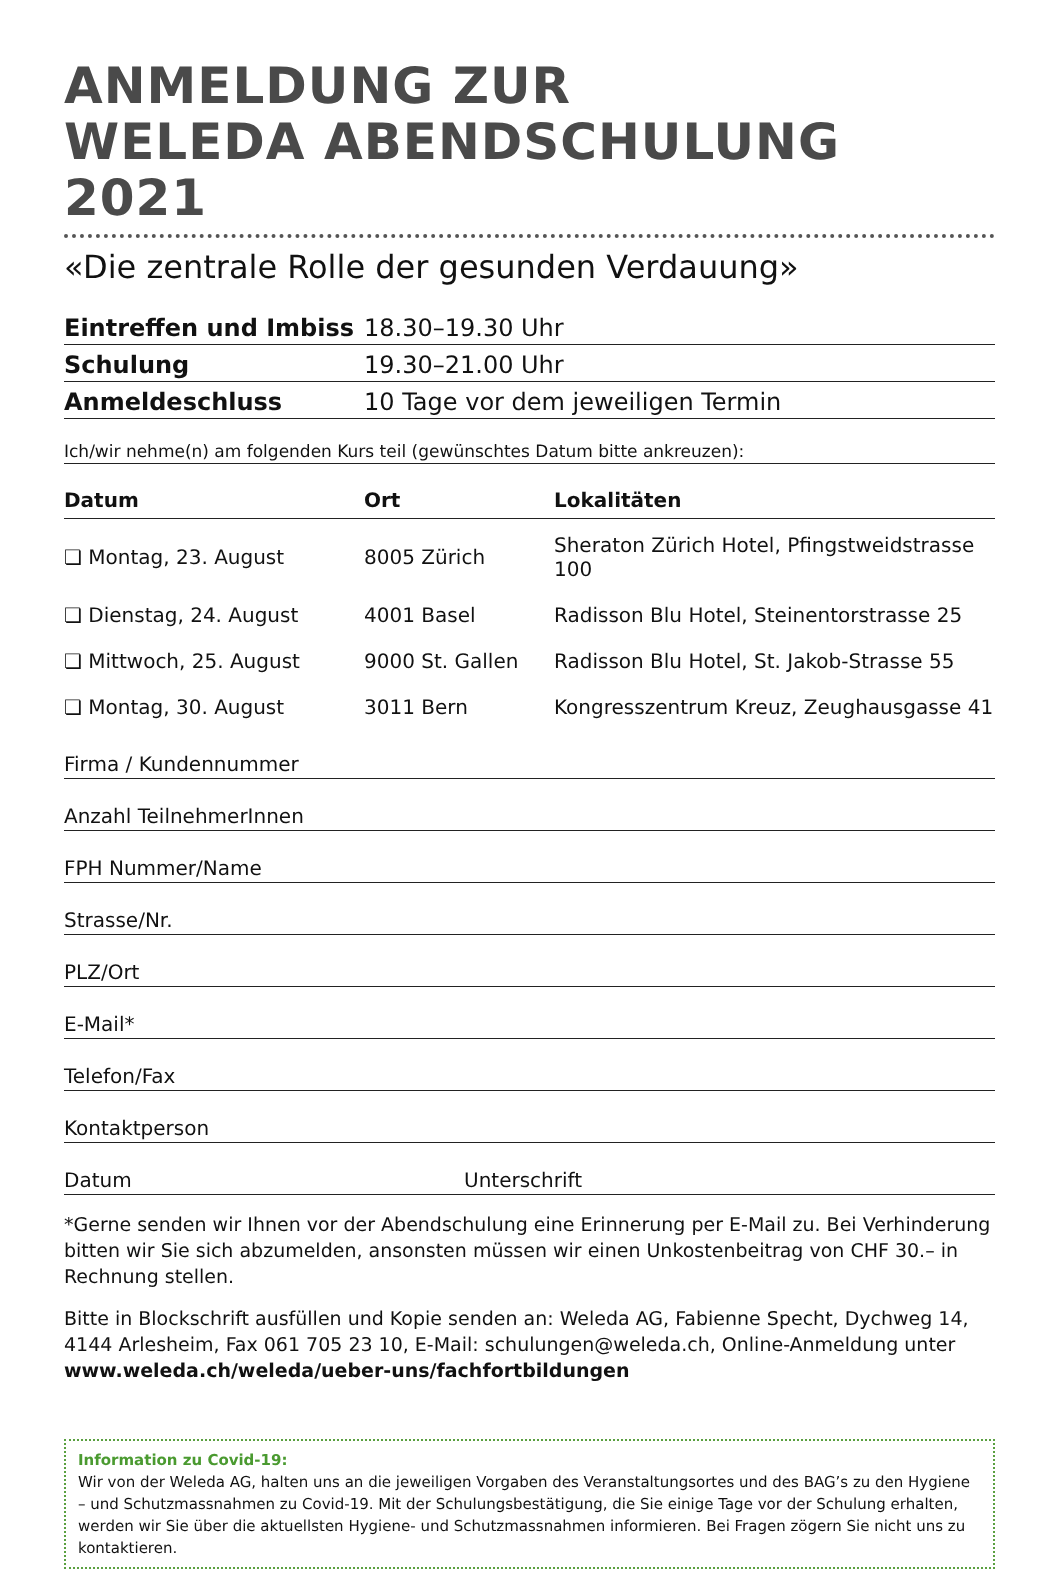ANMELDUNG ZUR
WELEDA ABENDSCHULUNG 2021
«Die zentrale Rolle der gesunden Verdauung»
| Eintreffen und Imbiss | 18.30–19.30 Uhr |
| Schulung | 19.30–21.00 Uhr |
| Anmeldeschluss | 10 Tage vor dem jeweiligen Termin |
Ich/wir nehme(n) am folgenden Kurs teil (gewünschtes Datum bitte ankreuzen):
| Datum | Ort | Lokalitäten |
| --- | --- | --- |
| ❏ Montag, 23. August | 8005 Zürich | Sheraton Zürich Hotel, Pfingstweidstrasse 100 |
| ❏ Dienstag, 24. August | 4001 Basel | Radisson Blu Hotel, Steinentorstrasse 25 |
| ❏ Mittwoch, 25. August | 9000 St. Gallen | Radisson Blu Hotel, St. Jakob-Strasse 55 |
| ❏ Montag, 30. August | 3011 Bern | Kongresszentrum Kreuz, Zeughausgasse 41 |
Firma / Kundennummer
Anzahl TeilnehmerInnen
FPH Nummer/Name
Strasse/Nr.
PLZ/Ort
E-Mail*
Telefon/Fax
Kontaktperson
Datum Unterschrift
*Gerne senden wir Ihnen vor der Abendschulung eine Erinnerung per E-Mail zu. Bei Verhinderung bitten wir Sie sich abzumelden, ansonsten müssen wir einen Unkostenbeitrag von CHF 30.– in Rechnung stellen.
Bitte in Blockschrift ausfüllen und Kopie senden an: Weleda AG, Fabienne Specht, Dychweg 14, 4144 Arlesheim, Fax 061 705 23 10, E-Mail: schulungen@weleda.ch, Online-Anmeldung unter www.weleda.ch/weleda/ueber-uns/fachfortbildungen
Information zu Covid-19:
Wir von der Weleda AG, halten uns an die jeweiligen Vorgaben des Veranstaltungsortes und des BAG’s zu den Hygiene – und Schutzmassnahmen zu Covid-19. Mit der Schulungsbestätigung, die Sie einige Tage vor der Schulung erhalten, werden wir Sie über die aktuellsten Hygiene- und Schutzmassnahmen informieren. Bei Fragen zögern Sie nicht uns zu kontaktieren.